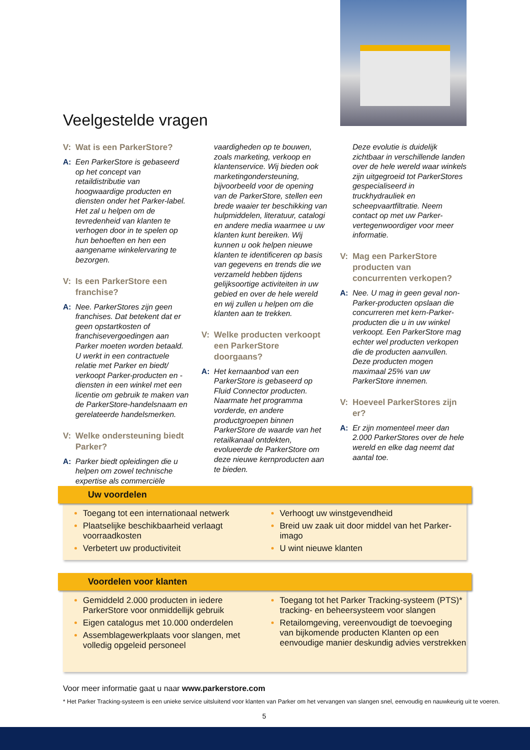Veelgestelde vragen
V: Wat is een ParkerStore?
A: Een ParkerStore is gebaseerd op het concept van retaildistributie van hoogwaardige producten en diensten onder het Parker-label. Het zal u helpen om de tevredenheid van klanten te verhogen door in te spelen op hun behoeften en hen een aangename winkelervaring te bezorgen.
V: Is een ParkerStore een franchise?
A: Nee. ParkerStores zijn geen franchises. Dat betekent dat er geen opstartkosten of franchisevergoedingen aan Parker moeten worden betaald. U werkt in een contractuele relatie met Parker en biedt/ verkoopt Parker-producten en -diensten in een winkel met een licentie om gebruik te maken van de ParkerStore-handelsnaam en gerelateerde handelsmerken.
V: Welke ondersteuning biedt Parker?
A: Parker biedt opleidingen die u helpen om zowel technische expertise als commerciële
vaardigheden op te bouwen, zoals marketing, verkoop en klantenservice. Wij bieden ook marketingondersteuning, bijvoorbeeld voor de opening van de ParkerStore, stellen een brede waaier ter beschikking van hulpmiddelen, literatuur, catalogi en andere media waarmee u uw klanten kunt bereiken. Wij kunnen u ook helpen nieuwe klanten te identificeren op basis van gegevens en trends die we verzameld hebben tijdens gelijksoortige activiteiten in uw gebied en over de hele wereld en wij zullen u helpen om die klanten aan te trekken.
V: Welke producten verkoopt een ParkerStore doorgaans?
A: Het kernaanbod van een ParkerStore is gebaseerd op Fluid Connector producten. Naarmate het programma vorderde, en andere productgroepen binnen ParkerStore de waarde van het retailkanaal ontdekten, evolueerde de ParkerStore om deze nieuwe kernproducten aan te bieden.
Deze evolutie is duidelijk zichtbaar in verschillende landen over de hele wereld waar winkels zijn uitgegroeid tot ParkerStores gespecialiseerd in truckhydrauliek en scheepvaartfiltratie. Neem contact op met uw Parker-vertegenwoordiger voor meer informatie.
V: Mag een ParkerStore producten van concurrenten verkopen?
A: Nee. U mag in geen geval non-Parker-producten opslaan die concurreren met kern-Parker-producten die u in uw winkel verkoopt. Een ParkerStore mag echter wel producten verkopen die de producten aanvullen. Deze producten mogen maximaal 25% van uw ParkerStore innemen.
V: Hoeveel ParkerStores zijn er?
A: Er zijn momenteel meer dan 2.000 ParkerStores over de hele wereld en elke dag neemt dat aantal toe.
Uw voordelen
Toegang tot een internationaal netwerk
Plaatselijke beschikbaarheid verlaagt voorraadkosten
Verbetert uw productiviteit
Verhoogt uw winstgevendheid
Breid uw zaak uit door middel van het Parker-imago
U wint nieuwe klanten
Voordelen voor klanten
Gemiddeld 2.000 producten in iedere ParkerStore voor onmiddellijk gebruik
Eigen catalogus met 10.000 onderdelen
Assemblagewerkplaats voor slangen, met volledig opgeleid personeel
Toegang tot het Parker Tracking-systeem (PTS)* tracking- en beheersysteem voor slangen
Retailomgeving, vereenvoudigt de toevoeging van bijkomende producten Klanten op een eenvoudige manier deskundig advies verstrekken
Voor meer informatie gaat u naar www.parkerstore.com
* Het Parker Tracking-systeem is een unieke service uitsluitend voor klanten van Parker om het vervangen van slangen snel, eenvoudig en nauwkeurig uit te voeren.
5